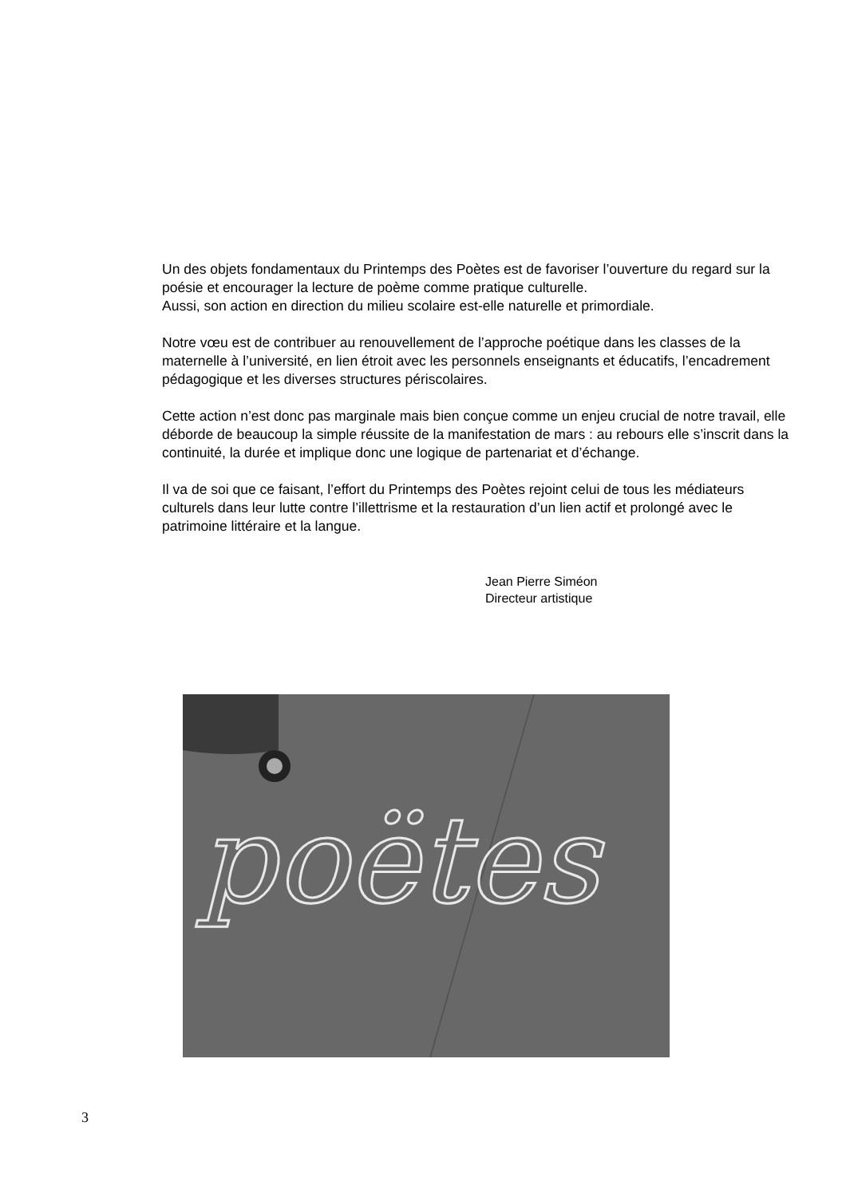Un des objets fondamentaux du Printemps des Poètes est de favoriser l’ouverture du regard sur la poésie et encourager la lecture de poème comme pratique culturelle.
Aussi, son action en direction du milieu scolaire est-elle naturelle et primordiale.
Notre vœu est de contribuer au renouvellement de l’approche poétique dans les classes de la maternelle à l’université, en lien étroit avec les personnels enseignants et éducatifs, l’encadrement pédagogique et les diverses structures périscolaires.
Cette action n’est donc pas marginale mais bien conçue comme un enjeu crucial de notre travail, elle déborde de beaucoup la simple réussite de la manifestation de mars : au rebours elle s’inscrit dans la continuité, la durée et implique donc une logique de partenariat et d’échange.
Il va de soi que ce faisant, l’effort du Printemps des Poètes rejoint celui de tous les médiateurs culturels dans leur lutte contre l’illettrisme et la restauration d’un lien actif et prolongé avec le patrimoine littéraire et la langue.
Jean Pierre Siméon
Directeur artistique
poëtes
3